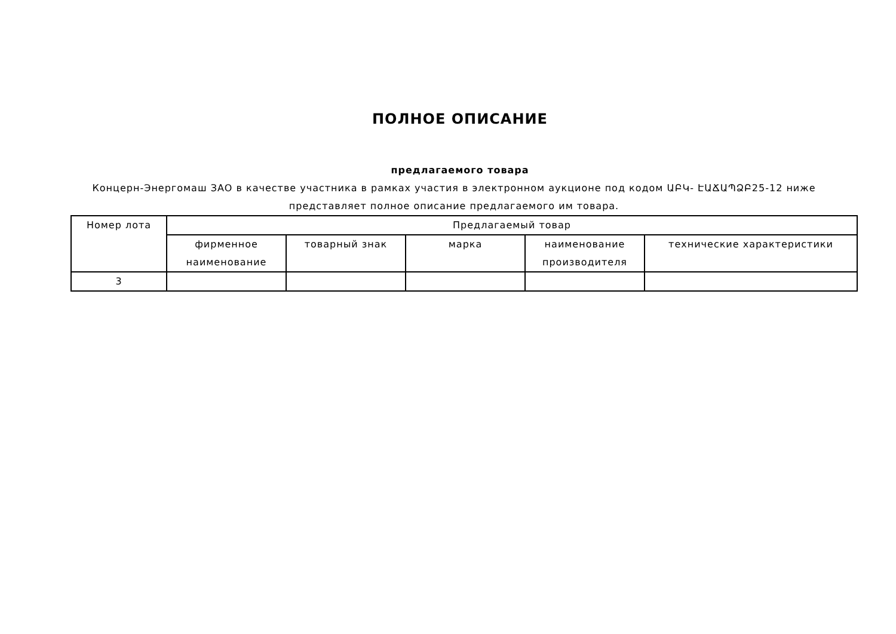ПОЛНОЕ ОПИСАНИЕ
предлагаемого товара
Концерн-Энергомаш ЗАО в качестве участника в рамках участия в электронном аукционе под кодом ԱԲԿ- ԷԱՃԱՊՁԲ25-12 ниже представляет полное описание предлагаемого им товара.
| Номер лота | Предлагаемый товар | | | | |
| --- | --- | --- | --- | --- | --- |
| | фирменное наименование | товарный знак | марка | наименование производителя | технические характеристики |
| 3 | | | | | |